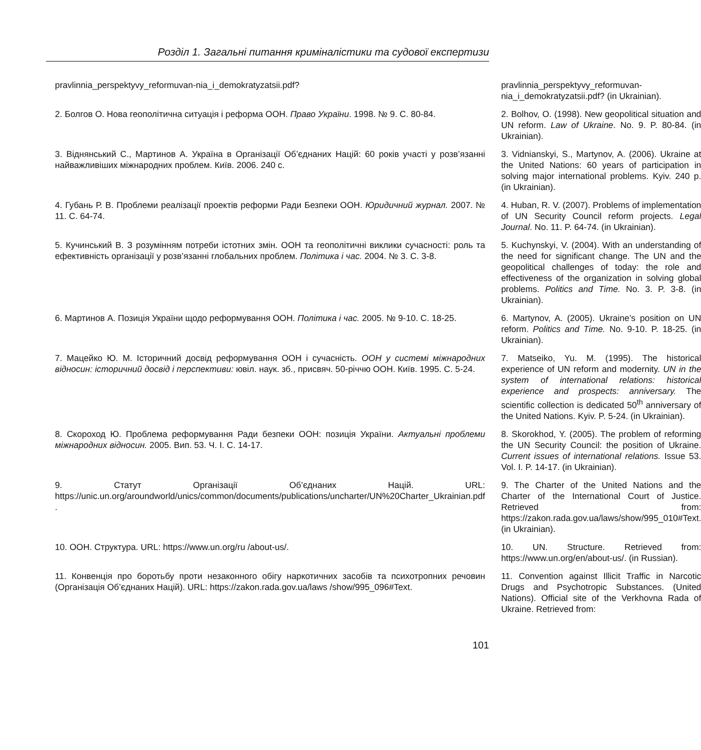Розділ 1. Загальні питання криміналістики та судової експертизи
| pravlinnia_perspektyvy_reformuvan-nia_i_demokratyzatsii.pdf? | pravlinnia_perspektyvy_reformuvan-nia_i_demokratyzatsii.pdf? (in Ukrainian). |
| 2. Болгов О. Нова геополітична ситуація і реформа ООН. Право України . 1998. № 9. С. 80-84. | 2. Bolhov, O. (1998). New geopolitical situation and UN reform. Law of Ukraine . No. 9. P. 80-84. (in Ukrainian). |
| 3. Віднянський С., Мартинов А. Україна в Організації Об’єднаних Націй: 60 років участі у розв’язанні найважливіших міжнародних проблем. Київ. 2006. 240 с. | 3. Vidnianskyi, S., Martynov, A. (2006). Ukraine at the United Nations: 60 years of participation in solving major international problems. Kyiv. 240 p. (in Ukrainian). |
| 4. Губань Р. В. Проблеми реалізації проектів реформи Ради Безпеки ООН. Юридичний журнал. 2007. № 11. С. 64-74. | 4. Huban, R. V. (2007). Problems of implementation of UN Security Council reform projects. Legal Journal . No. 11. P. 64-74. (in Ukrainian). |
| 5. Кучинський В. З розумінням потреби істотних змін. ООН та геополітичні виклики сучасності: роль та ефективність організації у розв’язанні глобальних проблем. Політика і час. 2004. № 3. С. 3-8. | 5. Kuchynskyi, V. (2004). With an understanding of the need for significant change. The UN and the geopolitical challenges of today: the role and effectiveness of the organization in solving global problems. Politics and Time. No. 3. P. 3-8. (in Ukrainian). |
| 6. Мартинов А. Позиція України щодо реформування ООН. Політика і час. 2005. № 9-10. С. 18-25. | 6. Martynov, A. (2005). Ukraine’s position on UN reform. Politics and Time. No. 9-10. P. 18-25. (in Ukrainian). |
| 7. Мацейко Ю. М. Історичний досвід реформування ООН і сучасність. ООН у системі міжнародних відносин: історичний досвід і перспективи: ювіл. наук. зб., присвяч. 50-річчю ООН. Київ. 1995. С. 5-24. | 7. Matseiko, Yu. M. (1995). The historical experience of UN reform and modernity. UN in the system of international relations: historical experience and prospects: anniversary. The scientific collection is dedicated 50<sup>th</sup> anniversary of the United Nations. Kyiv. P. 5-24. (in Ukrainian). |
| 8. Скороход Ю. Проблема реформування Ради безпеки ООН: позиція України. Актуальні проблеми міжнародних відносин. 2005. Вип. 53. Ч. I. С. 14-17. | 8. Skorokhod, Y. (2005). The problem of reforming the UN Security Council: the position of Ukraine. Current issues of international relations. Issue 53. Vol. I. P. 14-17. (in Ukrainian). |
| 9. Статут Організації Об’єднаних Націй. URL: https://unic.un.org/aroundworld/unics/common/documents/publications/uncharter/UN%20Charter_Ukrainian.pdf . | 9. The Charter of the United Nations and the Charter of the International Court of Justice. Retrieved from: https://zakon.rada.gov.ua/laws/show/995_010#Text. (in Ukrainian). |
| 10. ООН. Структура. URL: https://www.un.org/ru /about-us/. | 10. UN. Structure. Retrieved from: https://www.un.org/en/about-us/. (in Russian). |
| 11. Конвенція про боротьбу проти незаконного обігу наркотичних засобів та психотропних речовин (Організація Об’єднаних Націй). URL: https://zakon.rada.gov.ua/laws /show/995_096#Text. | 11. Convention against Illicit Traffic in Narcotic Drugs and Psychotropic Substances. (United Nations). Official site of the Verkhovna Rada of Ukraine. Retrieved from: |
101